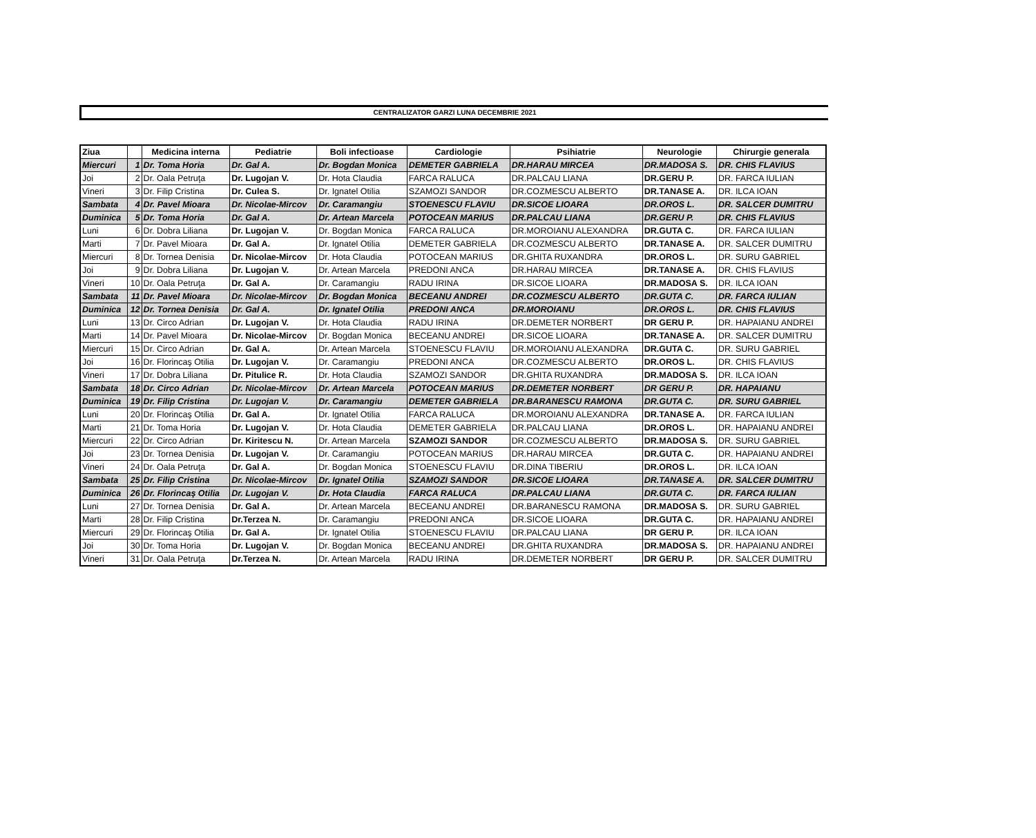CENTRALIZATOR GARZI LUNA DECEMBRIE 2021
| Ziua | | Medicina interna | Pediatrie | Boli infectioase | Cardiologie | Psihiatrie | Neurologie | Chirurgie generala |
| --- | --- | --- | --- | --- | --- | --- | --- | --- |
| Miercuri | 1 | Dr. Toma Horia | Dr. Gal A. | Dr. Bogdan Monica | DEMETER GABRIELA | DR.HARAU MIRCEA | DR.MADOSA S. | DR. CHIS FLAVIUS |
| Joi | 2 | Dr. Oala Petruţa | Dr. Lugojan V. | Dr. Hota Claudia | FARCA RALUCA | DR.PALCAU LIANA | DR.GERU P. | DR. FARCA IULIAN |
| Vineri | 3 | Dr. Filip Cristina | Dr. Culea S. | Dr. Ignatel Otilia | SZAMOZI SANDOR | DR.COZMESCU ALBERTO | DR.TANASE A. | DR. ILCA IOAN |
| Sambata | 4 | Dr. Pavel Mioara | Dr. Nicolae-Mircov | Dr. Caramangiu | STOENESCU FLAVIU | DR.SICOE LIOARA | DR.OROS L. | DR. SALCER DUMITRU |
| Duminica | 5 | Dr. Toma Horia | Dr. Gal A. | Dr. Artean Marcela | POTOCEAN MARIUS | DR.PALCAU LIANA | DR.GERU P. | DR. CHIS FLAVIUS |
| Luni | 6 | Dr. Dobra Liliana | Dr. Lugojan V. | Dr. Bogdan Monica | FARCA RALUCA | DR.MOROIANU ALEXANDRA | DR.GUTA C. | DR. FARCA IULIAN |
| Marti | 7 | Dr. Pavel Mioara | Dr. Gal A. | Dr. Ignatel Otilia | DEMETER GABRIELA | DR.COZMESCU ALBERTO | DR.TANASE A. | DR. SALCER DUMITRU |
| Miercuri | 8 | Dr. Tornea Denisia | Dr. Nicolae-Mircov | Dr. Hota Claudia | POTOCEAN MARIUS | DR.GHITA RUXANDRA | DR.OROS L. | DR. SURU GABRIEL |
| Joi | 9 | Dr. Dobra Liliana | Dr. Lugojan V. | Dr. Artean Marcela | PREDONI ANCA | DR.HARAU MIRCEA | DR.TANASE A. | DR. CHIS FLAVIUS |
| Vineri | 10 | Dr. Oala Petruţa | Dr. Gal A. | Dr. Caramangiu | RADU IRINA | DR.SICOE LIOARA | DR.MADOSA S. | DR. ILCA IOAN |
| Sambata | 11 | Dr. Pavel Mioara | Dr. Nicolae-Mircov | Dr. Bogdan Monica | BECEANU ANDREI | DR.COZMESCU ALBERTO | DR.GUTA C. | DR. FARCA IULIAN |
| Duminica | 12 | Dr. Tornea Denisia | Dr. Gal A. | Dr. Ignatel Otilia | PREDONI ANCA | DR.MOROIANU | DR.OROS L. | DR. CHIS FLAVIUS |
| Luni | 13 | Dr. Circo Adrian | Dr. Lugojan V. | Dr. Hota Claudia | RADU IRINA | DR.DEMETER NORBERT | DR GERU P. | DR. HAPAIANU ANDREI |
| Marti | 14 | Dr. Pavel Mioara | Dr. Nicolae-Mircov | Dr. Bogdan Monica | BECEANU ANDREI | DR.SICOE LIOARA | DR.TANASE A. | DR. SALCER DUMITRU |
| Miercuri | 15 | Dr. Circo Adrian | Dr. Gal A. | Dr. Artean Marcela | STOENESCU FLAVIU | DR.MOROIANU ALEXANDRA | DR.GUTA C. | DR. SURU GABRIEL |
| Joi | 16 | Dr. Florincaş Otilia | Dr. Lugojan V. | Dr. Caramangiu | PREDONI ANCA | DR.COZMESCU ALBERTO | DR.OROS L. | DR. CHIS FLAVIUS |
| Vineri | 17 | Dr. Dobra Liliana | Dr. Pitulice R. | Dr. Hota Claudia | SZAMOZI SANDOR | DR.GHITA RUXANDRA | DR.MADOSA S. | DR. ILCA IOAN |
| Sambata | 18 | Dr. Circo Adrian | Dr. Nicolae-Mircov | Dr. Artean Marcela | POTOCEAN MARIUS | DR.DEMETER NORBERT | DR GERU P. | DR. HAPAIANU |
| Duminica | 19 | Dr. Filip Cristina | Dr. Lugojan V. | Dr. Caramangiu | DEMETER GABRIELA | DR.BARANESCU RAMONA | DR.GUTA C. | DR. SURU GABRIEL |
| Luni | 20 | Dr. Florincaş Otilia | Dr. Gal A. | Dr. Ignatel Otilia | FARCA RALUCA | DR.MOROIANU ALEXANDRA | DR.TANASE A. | DR. FARCA IULIAN |
| Marti | 21 | Dr. Toma Horia | Dr. Lugojan V. | Dr. Hota Claudia | DEMETER GABRIELA | DR.PALCAU LIANA | DR.OROS L. | DR. HAPAIANU ANDREI |
| Miercuri | 22 | Dr. Circo Adrian | Dr. Kiritescu N. | Dr. Artean Marcela | SZAMOZI SANDOR | DR.COZMESCU ALBERTO | DR.MADOSA S. | DR. SURU GABRIEL |
| Joi | 23 | Dr. Tornea Denisia | Dr. Lugojan V. | Dr. Caramangiu | POTOCEAN MARIUS | DR.HARAU MIRCEA | DR.GUTA C. | DR. HAPAIANU ANDREI |
| Vineri | 24 | Dr. Oala Petruţa | Dr. Gal A. | Dr. Bogdan Monica | STOENESCU FLAVIU | DR.DINA TIBERIU | DR.OROS L. | DR. ILCA IOAN |
| Sambata | 25 | Dr. Filip Cristina | Dr. Nicolae-Mircov | Dr. Ignatel Otilia | SZAMOZI SANDOR | DR.SICOE LIOARA | DR.TANASE A. | DR. SALCER DUMITRU |
| Duminica | 26 | Dr. Florincaş Otilia | Dr. Lugojan V. | Dr. Hota Claudia | FARCA RALUCA | DR.PALCAU LIANA | DR.GUTA C. | DR. FARCA IULIAN |
| Luni | 27 | Dr. Tornea Denisia | Dr. Gal A. | Dr. Artean Marcela | BECEANU ANDREI | DR.BARANESCU RAMONA | DR.MADOSA S. | DR. SURU GABRIEL |
| Marti | 28 | Dr. Filip Cristina | Dr.Terzea N. | Dr. Caramangiu | PREDONI ANCA | DR.SICOE LIOARA | DR.GUTA C. | DR. HAPAIANU ANDREI |
| Miercuri | 29 | Dr. Florincaş Otilia | Dr. Gal A. | Dr. Ignatel Otilia | STOENESCU FLAVIU | DR.PALCAU LIANA | DR GERU P. | DR. ILCA IOAN |
| Joi | 30 | Dr. Toma Horia | Dr. Lugojan V. | Dr. Bogdan Monica | BECEANU ANDREI | DR.GHITA RUXANDRA | DR.MADOSA S. | DR. HAPAIANU ANDREI |
| Vineri | 31 | Dr. Oala Petruţa | Dr.Terzea N. | Dr. Artean Marcela | RADU IRINA | DR.DEMETER NORBERT | DR GERU P. | DR. SALCER DUMITRU |